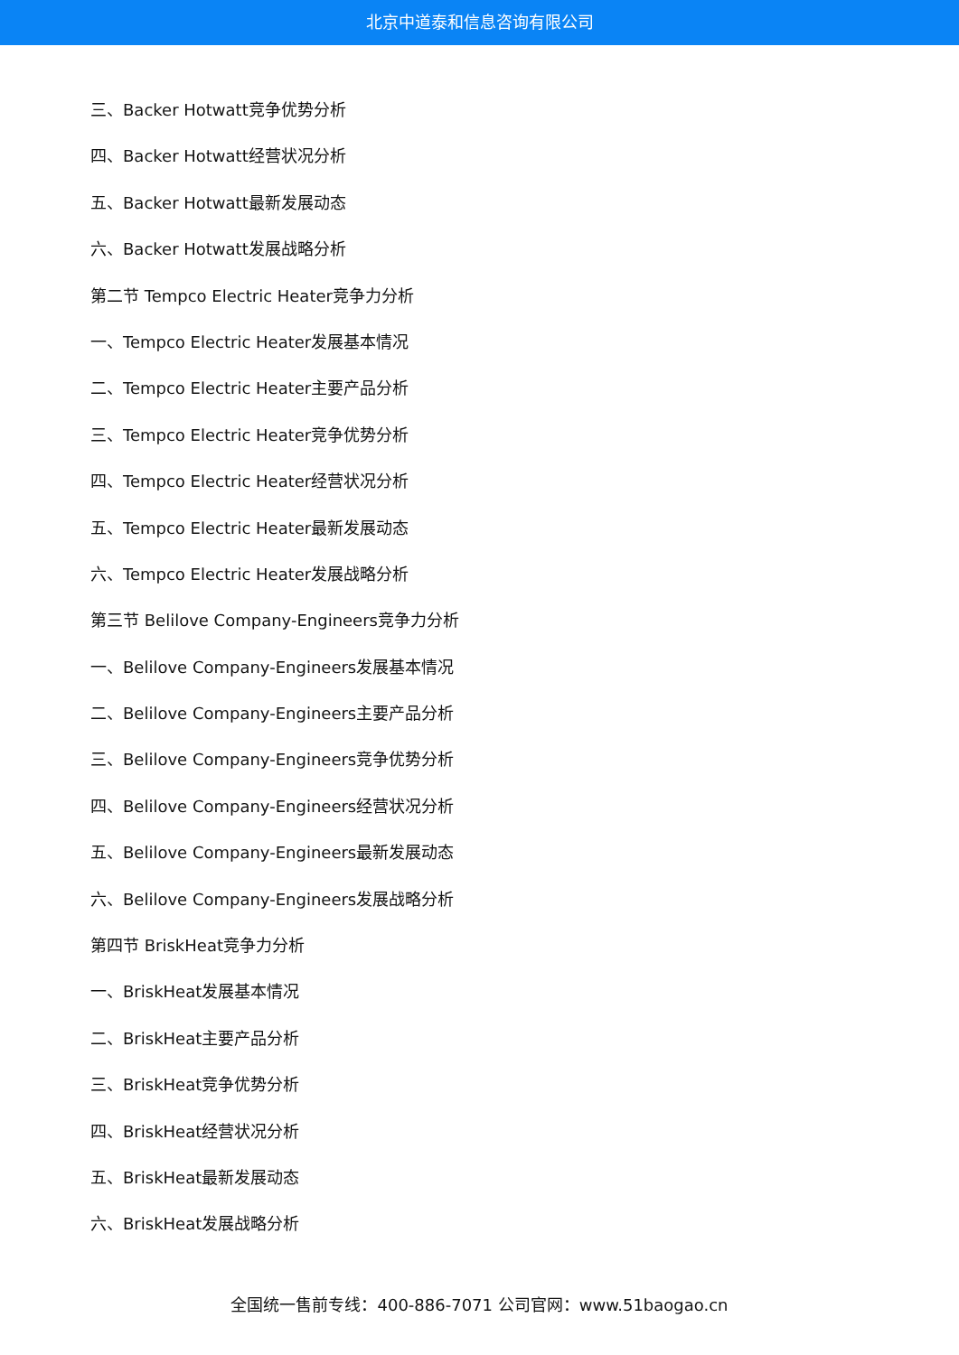北京中道泰和信息咨询有限公司
三、Backer Hotwatt竞争优势分析
四、Backer Hotwatt经营状况分析
五、Backer Hotwatt最新发展动态
六、Backer Hotwatt发展战略分析
第二节 Tempco Electric Heater竞争力分析
一、Tempco Electric Heater发展基本情况
二、Tempco Electric Heater主要产品分析
三、Tempco Electric Heater竞争优势分析
四、Tempco Electric Heater经营状况分析
五、Tempco Electric Heater最新发展动态
六、Tempco Electric Heater发展战略分析
第三节 Belilove Company-Engineers竞争力分析
一、Belilove Company-Engineers发展基本情况
二、Belilove Company-Engineers主要产品分析
三、Belilove Company-Engineers竞争优势分析
四、Belilove Company-Engineers经营状况分析
五、Belilove Company-Engineers最新发展动态
六、Belilove Company-Engineers发展战略分析
第四节 BriskHeat竞争力分析
一、BriskHeat发展基本情况
二、BriskHeat主要产品分析
三、BriskHeat竞争优势分析
四、BriskHeat经营状况分析
五、BriskHeat最新发展动态
六、BriskHeat发展战略分析
全国统一售前专线：400-886-7071 公司官网：www.51baogao.cn